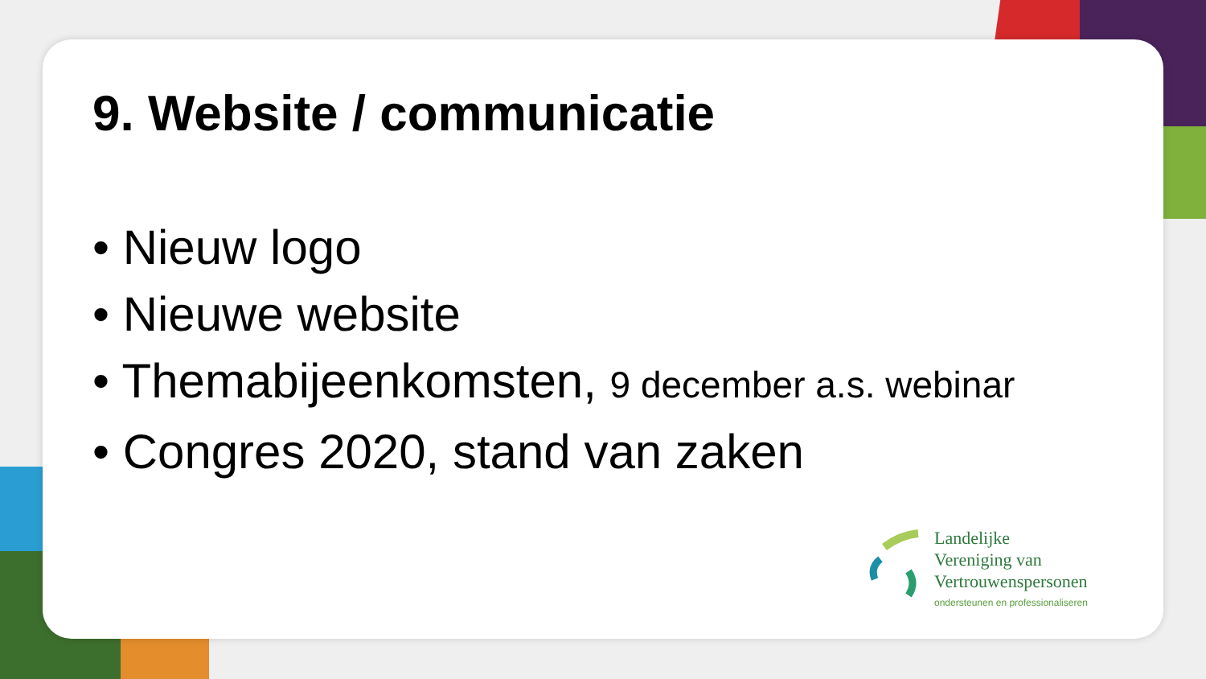9. Website / communicatie
• Nieuw logo
• Nieuwe website
• Themabijeenkomsten, 9 december a.s. webinar
• Congres 2020, stand van zaken
Landelijke
Vereniging van
Vertrouwenspersonen
ondersteunen en professionaliseren